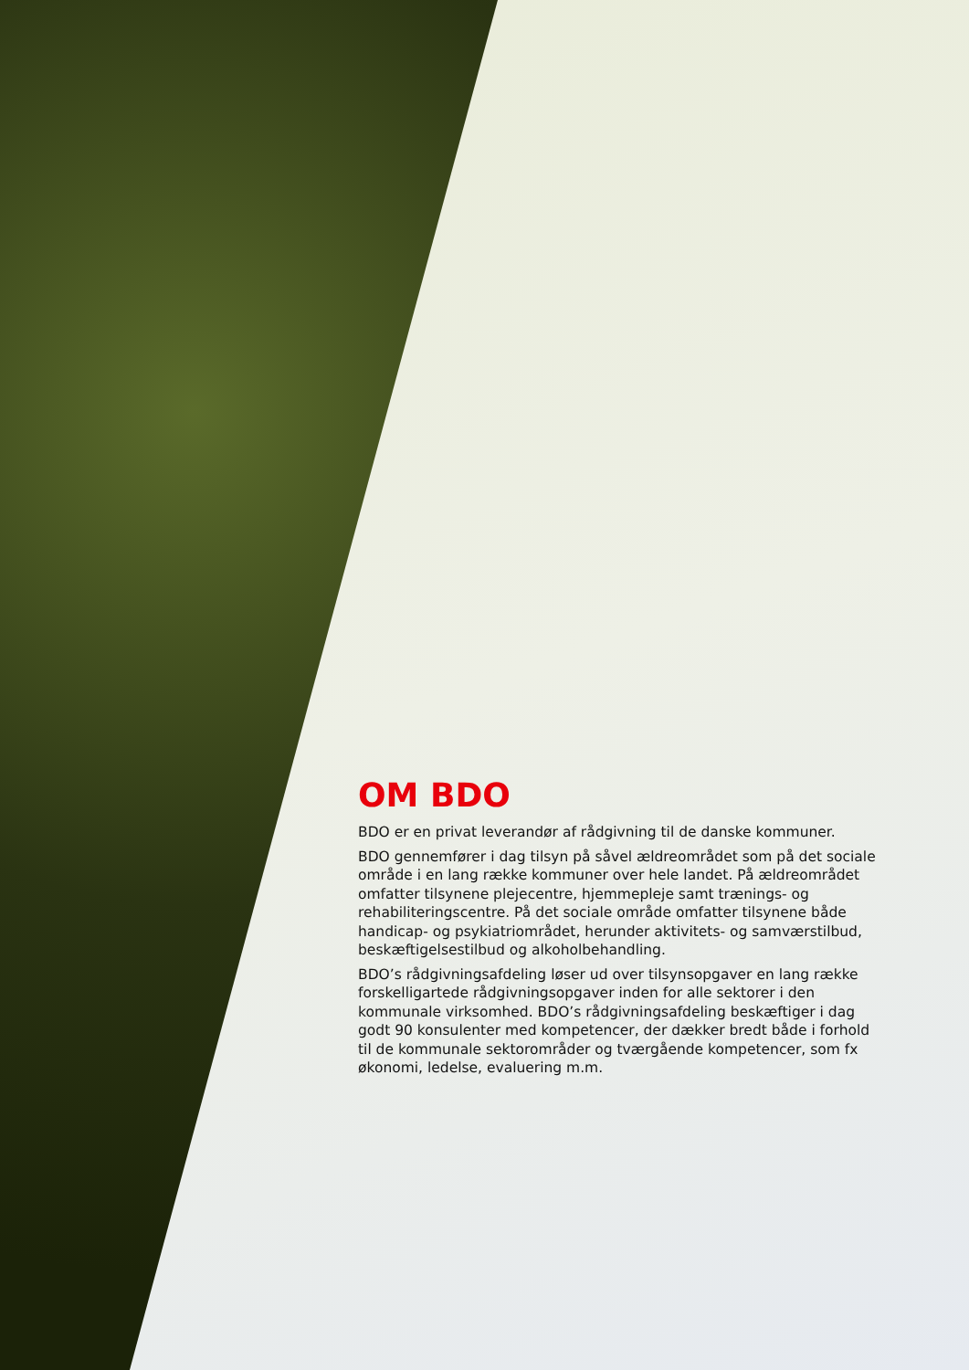OM BDO
BDO er en privat leverandør af rådgivning til de danske kommuner.
BDO gennemfører i dag tilsyn på såvel ældreområdet som på det sociale område i en lang række kommuner over hele landet. På ældreområdet omfatter tilsynene plejecentre, hjemmepleje samt trænings- og rehabiliteringscentre. På det sociale område omfatter tilsynene både handicap- og psykiatriområdet, herunder aktivitets- og samværstilbud, beskæftigelsestilbud og alkoholbehandling.
BDO’s rådgivningsafdeling løser ud over tilsynsopgaver en lang række forskelligartede rådgivningsopgaver inden for alle sektorer i den kommunale virksomhed. BDO’s rådgivningsafdeling beskæftiger i dag godt 90 konsulenter med kompetencer, der dækker bredt både i forhold til de kommunale sektorområder og tværgående kompetencer, som fx økonomi, ledelse, evaluering m.m.